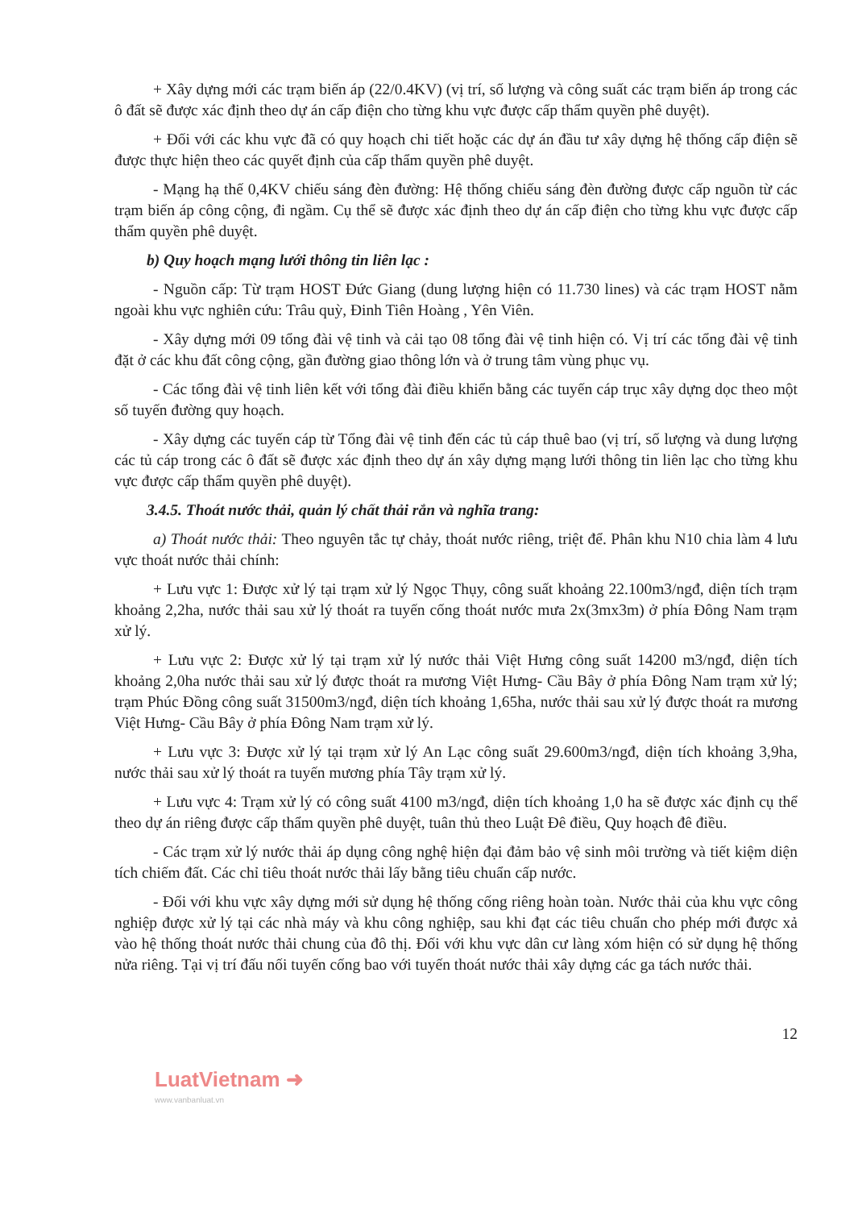+ Xây dựng mới các trạm biến áp (22/0.4KV) (vị trí, số lượng và công suất các trạm biến áp trong các ô đất sẽ được xác định theo dự án cấp điện cho từng khu vực được cấp thẩm quyền phê duyệt).
+ Đối với các khu vực đã có quy hoạch chi tiết hoặc các dự án đầu tư xây dựng hệ thống cấp điện sẽ được thực hiện theo các quyết định của cấp thẩm quyền phê duyệt.
- Mạng hạ thế 0,4KV chiếu sáng đèn đường: Hệ thống chiếu sáng đèn đường được cấp nguồn từ các trạm biến áp công cộng, đi ngầm. Cụ thể sẽ được xác định theo dự án cấp điện cho từng khu vực được cấp thẩm quyền phê duyệt.
b) Quy hoạch mạng lưới thông tin liên lạc :
- Nguồn cấp: Từ trạm HOST Đức Giang (dung lượng hiện có 11.730 lines) và các trạm HOST nằm ngoài khu vực nghiên cứu: Trâu quỳ, Đinh Tiên Hoàng , Yên Viên.
- Xây dựng mới 09 tổng đài vệ tinh và cải tạo 08 tổng đài vệ tinh hiện có. Vị trí các tổng đài vệ tinh đặt ở các khu đất công cộng, gần đường giao thông lớn và ở trung tâm vùng phục vụ.
- Các tổng đài vệ tinh liên kết với tổng đài điều khiển bằng các tuyến cáp trục xây dựng dọc theo một số tuyến đường quy hoạch.
- Xây dựng các tuyến cáp từ Tổng đài vệ tinh đến các tủ cáp thuê bao (vị trí, số lượng và dung lượng các tủ cáp trong các ô đất sẽ được xác định theo dự án xây dựng mạng lưới thông tin liên lạc cho từng khu vực được cấp thẩm quyền phê duyệt).
3.4.5. Thoát nước thải, quản lý chất thải rắn và nghĩa trang:
a) Thoát nước thải: Theo nguyên tắc tự chảy, thoát nước riêng, triệt để. Phân khu N10 chia làm 4 lưu vực thoát nước thải chính:
+ Lưu vực 1: Được xử lý tại trạm xử lý Ngọc Thụy, công suất khoảng 22.100m3/ngđ, diện tích trạm khoảng 2,2ha, nước thải sau xử lý thoát ra tuyến cống thoát nước mưa 2x(3mx3m) ở phía Đông Nam trạm xử lý.
+ Lưu vực 2: Được xử lý tại trạm xử lý nước thải Việt Hưng công suất 14200 m3/ngđ, diện tích khoảng 2,0ha nước thải sau xử lý được thoát ra mương Việt Hưng- Cầu Bây ở phía Đông Nam trạm xử lý; trạm Phúc Đồng công suất 31500m3/ngđ, diện tích khoảng 1,65ha, nước thải sau xử lý được thoát ra mương Việt Hưng- Cầu Bây ở phía Đông Nam trạm xử lý.
+ Lưu vực 3: Được xử lý tại trạm xử lý An Lạc công suất 29.600m3/ngđ, diện tích khoảng 3,9ha, nước thải sau xử lý thoát ra tuyến mương phía Tây trạm xử lý.
+ Lưu vực 4: Trạm xử lý có công suất 4100 m3/ngđ, diện tích khoảng 1,0 ha sẽ được xác định cụ thể theo dự án riêng được cấp thẩm quyền phê duyệt, tuân thủ theo Luật Đê điều, Quy hoạch đê điều.
- Các trạm xử lý nước thải áp dụng công nghệ hiện đại đảm bảo vệ sinh môi trường và tiết kiệm diện tích chiếm đất. Các chỉ tiêu thoát nước thải lấy bằng tiêu chuẩn cấp nước.
- Đối với khu vực xây dựng mới sử dụng hệ thống cống riêng hoàn toàn. Nước thải của khu vực công nghiệp được xử lý tại các nhà máy và khu công nghiệp, sau khi đạt các tiêu chuẩn cho phép mới được xả vào hệ thống thoát nước thải chung của đô thị. Đối với khu vực dân cư làng xóm hiện có sử dụng hệ thống nửa riêng. Tại vị trí đấu nối tuyến cống bao với tuyến thoát nước thải xây dựng các ga tách nước thải.
12
LuatVietnam ➜
www.vanbanluat.vn